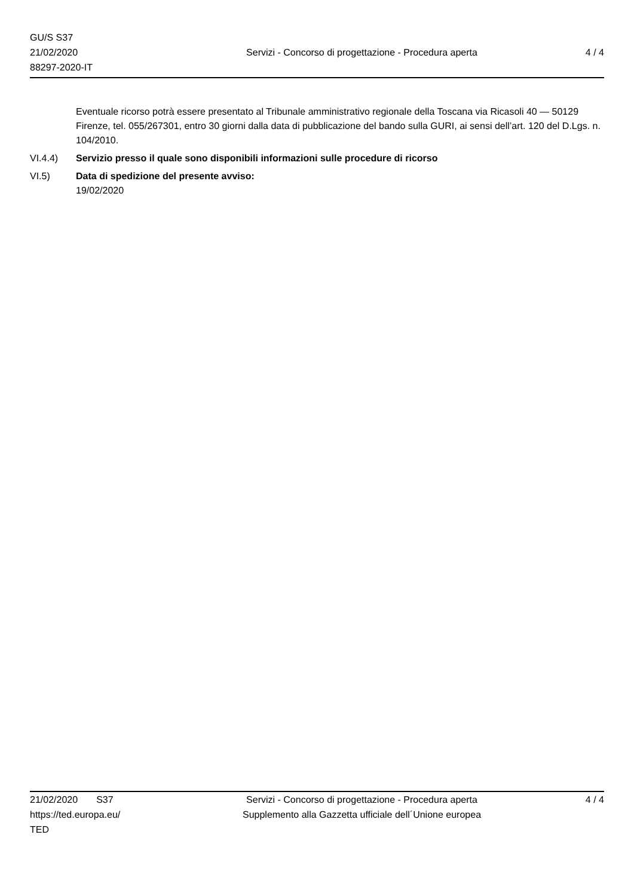GU/S S37
21/02/2020
88297-2020-IT
Servizi - Concorso di progettazione - Procedura aperta
4 / 4
Eventuale ricorso potrà essere presentato al Tribunale amministrativo regionale della Toscana via Ricasoli 40 — 50129 Firenze, tel. 055/267301, entro 30 giorni dalla data di pubblicazione del bando sulla GURI, ai sensi dell’art. 120 del D.Lgs. n. 104/2010.
VI.4.4) Servizio presso il quale sono disponibili informazioni sulle procedure di ricorso
VI.5) Data di spedizione del presente avviso:
19/02/2020
21/02/2020 S37
https://ted.europa.eu/
TED
Servizi - Concorso di progettazione - Procedura aperta
Supplemento alla Gazzetta ufficiale dell´Unione europea
4 / 4